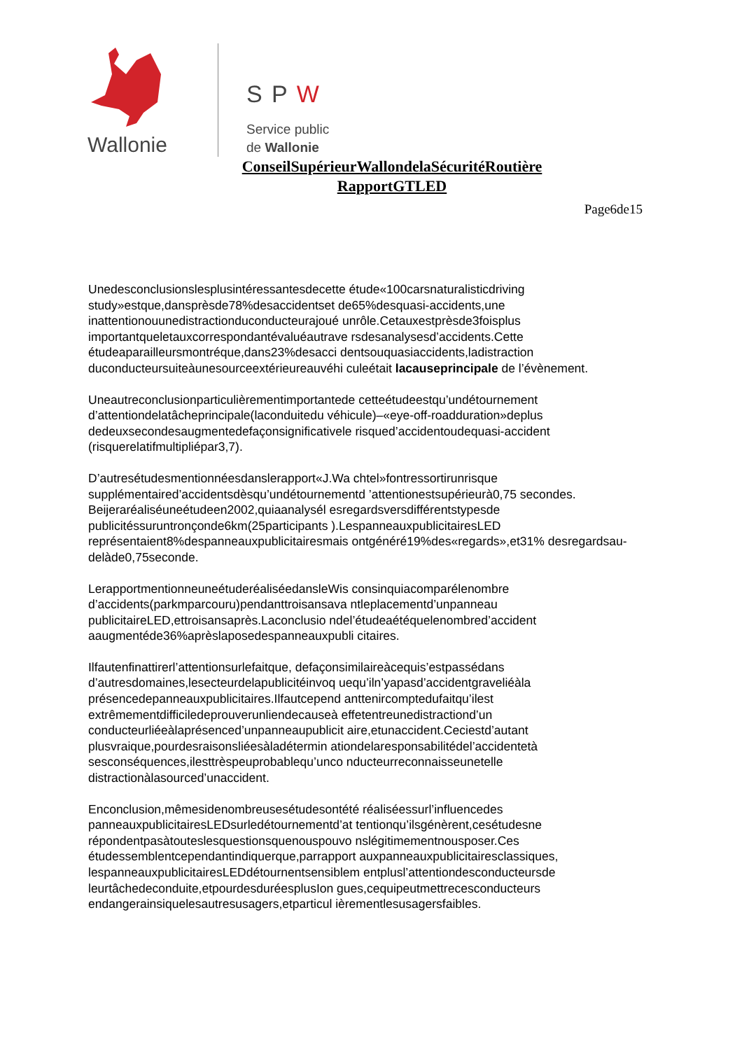Wallonie S P W
Service public
de Wallonie
ConseilSupérieurWallondelaSécuritéRoutière
RapportGTLED
Page6de15
Unedesconclusionslesplusintéressantesdecette étude«100carsnaturalisticdriving study»estque,dansprèsde78%desaccidentset de65%desquasi-accidents,une inattentionouunedistractionduconducteurajoué unrôle.Cetauxestprèsde3foisplus importantqueletauxcorrespondantévaluéautrave rsdesanalysesd’accidents.Cette étudeaparailleursmontréque,dans23%desacci dentsouquasiaccidents,ladistraction duconducteursuiteàunesourceextérieureauvéhi culeétait lacauseprincipale de l’évènement.
Uneautreconclusionparticulièrementimportantede cetteétudeestqu’undétournement d’attentiondelatâcheprincipale(laconduitedu véhicule)–«eye-off-roadduration»deplus dedeuxsecondesaugmentedefaçonsignificativele risqued’accidentoudequasi-accident (risquerelatifmultipliépar3,7).
D’autresétudesmentionnéesdanslerapport«J.Wa chtel»fontressortirunrisque supplémentaired’accidentsdèsqu’undétournementd ’attentionestsupérieurà0,75 secondes.
Beijeraréaliséuneétudeen2002,quiaanalysél esregardsversdifférentstypesde publicitéssuruntronçonde6km(25participants ).LespanneauxpublicitairesLED représentaient8%despanneauxpublicitairesmais ontgénéré19%des«regards»,et31% desregardsau-delàde0,75seconde.
LerapportmentionneuneétuderéaliséedansleWis consinquiacomparélenombre d’accidents(parkmparcouru)pendanttroisansava ntleplacementd’unpanneau publicitaireLED,ettroisansaprès.Laconclusio ndel’étudeaétéquelenombred’accident aaugmentéde36%aprèslaposedespanneauxpubli citaires.
Ilfautenfinattirerl’attentionsurlefaitque, defaçonsimilaireàcequis’estpassédans d’autresdomaines,lesecteurdelapublicitéinvoq uequ’iln’yapasd’accidentgraveliéàla présencedepanneauxpublicitaires.Ilfautcepend anttenircomptedufaitqu’ilest extrêmementdifficiledeprouverunliendecauseà effetentreunedistractiond’un conducteurliéeàlaprésenced’unpanneaupublicit aire,etunaccident.Ceciestd’autant plusvraique,pourdesraisonsliéesàladétermin ationdelaresponsabilitédel’accidentetà sesconséquences,ilesttrèspeuprobablequ’unco nducteurreconnaisseunetelle distractionàlasourced’unaccident.
Enconclusion,mêmesidenombreusesétudesontété réaliséessurl’influencedes panneauxpublicitairesLEDsurledétournementd’at tentionqu’ilsgénèrent,cesétudesne répondentpasàtouteslesquestionsquenouspouvo nslégitimementnousposer.Ces étudessemblentcependantindiquerque,parrapport auxpanneauxpublicitairesclassiques, lespanneauxpublicitairesLEDdétournentsensiblem entplusl’attentiondesconducteursde leurtâchedeconduite,etpourdesduréesplusIon gues,cequipeutmettrecesconducteurs endangerainsiquelesautresusagers,etparticul ièrementlesusagersfaibles.